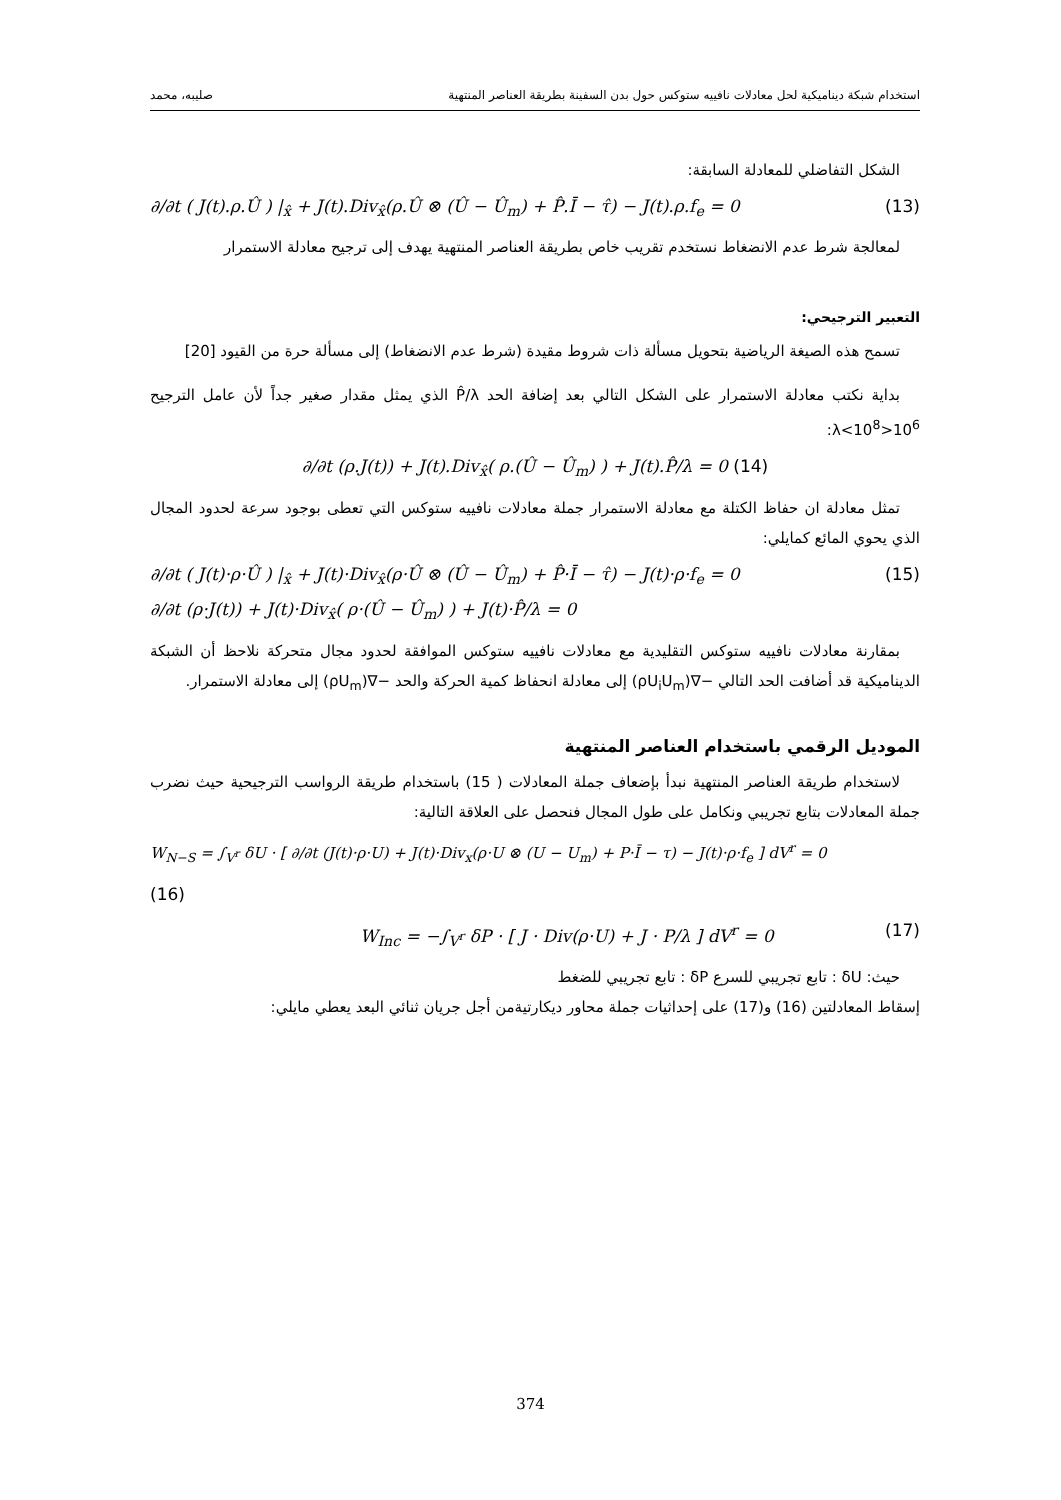استخدام شبكة ديناميكية لحل معادلات نافييه ستوكس حول بدن السفينة بطريقة العناصر المنتهية صليبه، محمد
الشكل التفاضلي للمعادلة السابقة:
∂/∂t ( J(t).ρ.Û ) |<sub>x̂</sub> + J(t).Div<sub>x̂</sub>(ρ.Û ⊗ (Û − Û<sub>m</sub>) + P̂.Ī − τ̂) − J(t).ρ.f<sub>e</sub> = 0 (13)
لمعالجة شرط عدم الانضغاط نستخدم تقريب خاص بطريقة العناصر المنتهية يهدف إلى ترجيح معادلة الاستمرار
التعبير الترجيحي:
تسمح هذه الصيغة الرياضية بتحويل مسألة ذات شروط مقيدة (شرط عدم الانضغاط) إلى مسألة حرة من القيود [20]
بداية نكتب معادلة الاستمرار على الشكل التالي بعد إضافة الحد P̂/λ الذي يمثل مقدار صغير جداً لأن عامل الترجيح 10<sup>6</sup><λ<10<sup>8</sup>:
∂/∂t (ρ.J(t)) + J(t).Div<sub>x̂</sub>( ρ.(Û − Û<sub>m</sub>) ) + J(t).P̂/λ = 0 (14)
تمثل معادلة ان حفاظ الكتلة مع معادلة الاستمرار جملة معادلات نافييه ستوكس التي تعطى بوجود سرعة لحدود المجال الذي يحوي المائع كمايلي:
∂/∂t ( J(t)·ρ·Û ) |<sub>x̂</sub> + J(t)·Div<sub>x̂</sub>(ρ·Û ⊗ (Û − Û<sub>m</sub>) + P̂·Ī − τ̂) − J(t)·ρ·f<sub>e</sub> = 0
∂/∂t (ρ·J(t)) + J(t)·Div<sub>x̂</sub>( ρ·(Û − Û<sub>m</sub>) ) + J(t)·P̂/λ = 0 (15)
بمقارنة معادلات نافييه ستوكس التقليدية مع معادلات نافييه ستوكس الموافقة لحدود مجال متحركة نلاحظ أن الشبكة الديناميكية قد أضافت الحد التالي −∇(ρU<sub>i</sub>U<sub>m</sub>) إلى معادلة انحفاظ كمية الحركة والحد −∇(ρU<sub>m</sub>) إلى معادلة الاستمرار.
الموديل الرقمي باستخدام العناصر المنتهية
لاستخدام طريقة العناصر المنتهية نبدأ بإضعاف جملة المعادلات ( 15) باستخدام طريقة الرواسب الترجيحية حيث نضرب جملة المعادلات بتابع تجريبي ونكامل على طول المجال فنحصل على العلاقة التالية:
W<sub>N−S</sub> = ∫<sub>V<sup>r</sup></sub> δU · [ ∂/∂t (J(t)·ρ·U) + J(t)·Div<sub>x</sub>(ρ·U ⊗ (U − U<sub>m</sub>) + P·Ī − τ) − J(t)·ρ·f<sub>e</sub> ] dV<sup>r</sup> = 0
(16)
W<sub>Inc</sub> = −∫<sub>V<sup>r</sup></sub> δP · [ J · Div(ρ·U) + J · P/λ ] dV<sup>r</sup> = 0 (17)
حيث: δU : تابع تجريبي للسرع δP : تابع تجريبي للضغط
إسقاط المعادلتين (16) و(17) على إحداثيات جملة محاور ديكارتيةمن أجل جريان ثنائي البعد يعطي مايلي:
374